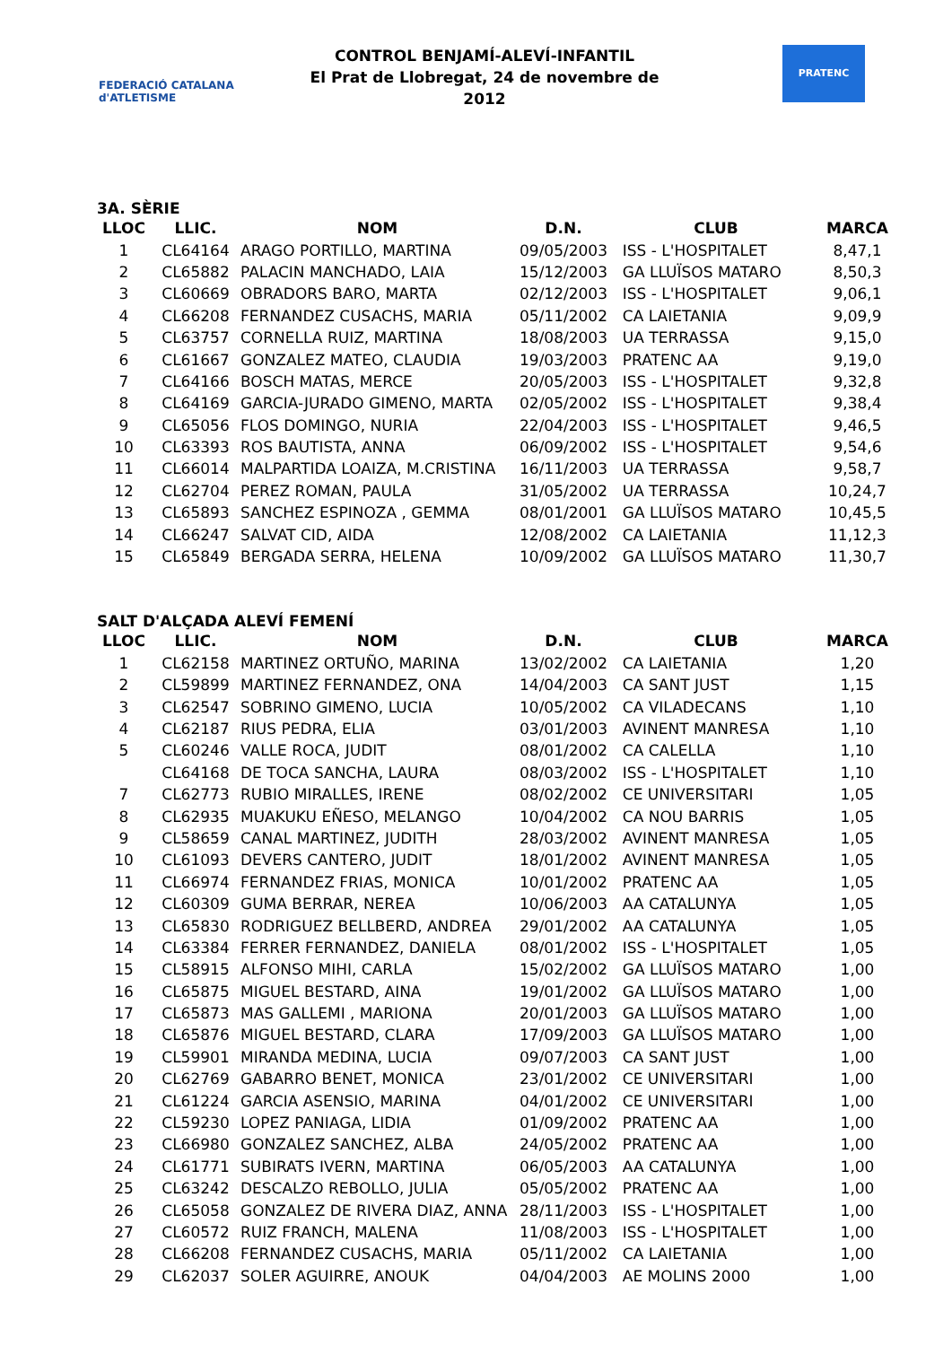FEDERACIÓ CATALANA d'ATLETISME
CONTROL BENJAMÍ-ALEVÍ-INFANTIL
El Prat de Llobregat, 24 de novembre de 2012
PRATENC
3A. SÈRIE
| LLOC | LLIC. | NOM | D.N. | CLUB | MARCA |
| --- | --- | --- | --- | --- | --- |
| 1 | CL64164 | ARAGO PORTILLO, MARTINA | 09/05/2003 | ISS - L'HOSPITALET | 8,47,1 |
| 2 | CL65882 | PALACIN MANCHADO, LAIA | 15/12/2003 | GA LLUÏSOS MATARO | 8,50,3 |
| 3 | CL60669 | OBRADORS BARO, MARTA | 02/12/2003 | ISS - L'HOSPITALET | 9,06,1 |
| 4 | CL66208 | FERNANDEZ CUSACHS, MARIA | 05/11/2002 | CA LAIETANIA | 9,09,9 |
| 5 | CL63757 | CORNELLA RUIZ, MARTINA | 18/08/2003 | UA TERRASSA | 9,15,0 |
| 6 | CL61667 | GONZALEZ MATEO, CLAUDIA | 19/03/2003 | PRATENC AA | 9,19,0 |
| 7 | CL64166 | BOSCH MATAS, MERCE | 20/05/2003 | ISS - L'HOSPITALET | 9,32,8 |
| 8 | CL64169 | GARCIA-JURADO GIMENO, MARTA | 02/05/2002 | ISS - L'HOSPITALET | 9,38,4 |
| 9 | CL65056 | FLOS DOMINGO, NURIA | 22/04/2003 | ISS - L'HOSPITALET | 9,46,5 |
| 10 | CL63393 | ROS BAUTISTA, ANNA | 06/09/2002 | ISS - L'HOSPITALET | 9,54,6 |
| 11 | CL66014 | MALPARTIDA LOAIZA, M.CRISTINA | 16/11/2003 | UA TERRASSA | 9,58,7 |
| 12 | CL62704 | PEREZ ROMAN, PAULA | 31/05/2002 | UA TERRASSA | 10,24,7 |
| 13 | CL65893 | SANCHEZ ESPINOZA , GEMMA | 08/01/2001 | GA LLUÏSOS MATARO | 10,45,5 |
| 14 | CL66247 | SALVAT CID, AIDA | 12/08/2002 | CA LAIETANIA | 11,12,3 |
| 15 | CL65849 | BERGADA SERRA, HELENA | 10/09/2002 | GA LLUÏSOS MATARO | 11,30,7 |
SALT D'ALÇADA ALEVÍ FEMENÍ
| LLOC | LLIC. | NOM | D.N. | CLUB | MARCA |
| --- | --- | --- | --- | --- | --- |
| 1 | CL62158 | MARTINEZ ORTUÑO, MARINA | 13/02/2002 | CA LAIETANIA | 1,20 |
| 2 | CL59899 | MARTINEZ FERNANDEZ, ONA | 14/04/2003 | CA SANT JUST | 1,15 |
| 3 | CL62547 | SOBRINO GIMENO, LUCIA | 10/05/2002 | CA VILADECANS | 1,10 |
| 4 | CL62187 | RIUS PEDRA, ELIA | 03/01/2003 | AVINENT MANRESA | 1,10 |
| 5 | CL60246 | VALLE ROCA, JUDIT | 08/01/2002 | CA CALELLA | 1,10 |
| | CL64168 | DE TOCA SANCHA, LAURA | 08/03/2002 | ISS - L'HOSPITALET | 1,10 |
| 7 | CL62773 | RUBIO MIRALLES, IRENE | 08/02/2002 | CE UNIVERSITARI | 1,05 |
| 8 | CL62935 | MUAKUKU EÑESO, MELANGO | 10/04/2002 | CA NOU BARRIS | 1,05 |
| 9 | CL58659 | CANAL MARTINEZ, JUDITH | 28/03/2002 | AVINENT MANRESA | 1,05 |
| 10 | CL61093 | DEVERS CANTERO, JUDIT | 18/01/2002 | AVINENT MANRESA | 1,05 |
| 11 | CL66974 | FERNANDEZ FRIAS, MONICA | 10/01/2002 | PRATENC AA | 1,05 |
| 12 | CL60309 | GUMA BERRAR, NEREA | 10/06/2003 | AA CATALUNYA | 1,05 |
| 13 | CL65830 | RODRIGUEZ BELLBERD, ANDREA | 29/01/2002 | AA CATALUNYA | 1,05 |
| 14 | CL63384 | FERRER FERNANDEZ, DANIELA | 08/01/2002 | ISS - L'HOSPITALET | 1,05 |
| 15 | CL58915 | ALFONSO MIHI, CARLA | 15/02/2002 | GA LLUÏSOS MATARO | 1,00 |
| 16 | CL65875 | MIGUEL BESTARD, AINA | 19/01/2002 | GA LLUÏSOS MATARO | 1,00 |
| 17 | CL65873 | MAS GALLEMI , MARIONA | 20/01/2003 | GA LLUÏSOS MATARO | 1,00 |
| 18 | CL65876 | MIGUEL BESTARD, CLARA | 17/09/2003 | GA LLUÏSOS MATARO | 1,00 |
| 19 | CL59901 | MIRANDA MEDINA, LUCIA | 09/07/2003 | CA SANT JUST | 1,00 |
| 20 | CL62769 | GABARRO BENET, MONICA | 23/01/2002 | CE UNIVERSITARI | 1,00 |
| 21 | CL61224 | GARCIA ASENSIO, MARINA | 04/01/2002 | CE UNIVERSITARI | 1,00 |
| 22 | CL59230 | LOPEZ PANIAGA, LIDIA | 01/09/2002 | PRATENC AA | 1,00 |
| 23 | CL66980 | GONZALEZ SANCHEZ, ALBA | 24/05/2002 | PRATENC AA | 1,00 |
| 24 | CL61771 | SUBIRATS IVERN, MARTINA | 06/05/2003 | AA CATALUNYA | 1,00 |
| 25 | CL63242 | DESCALZO REBOLLO, JULIA | 05/05/2002 | PRATENC AA | 1,00 |
| 26 | CL65058 | GONZALEZ DE RIVERA DIAZ, ANNA | 28/11/2003 | ISS - L'HOSPITALET | 1,00 |
| 27 | CL60572 | RUIZ FRANCH, MALENA | 11/08/2003 | ISS - L'HOSPITALET | 1,00 |
| 28 | CL66208 | FERNANDEZ CUSACHS, MARIA | 05/11/2002 | CA LAIETANIA | 1,00 |
| 29 | CL62037 | SOLER AGUIRRE, ANOUK | 04/04/2003 | AE MOLINS 2000 | 1,00 |